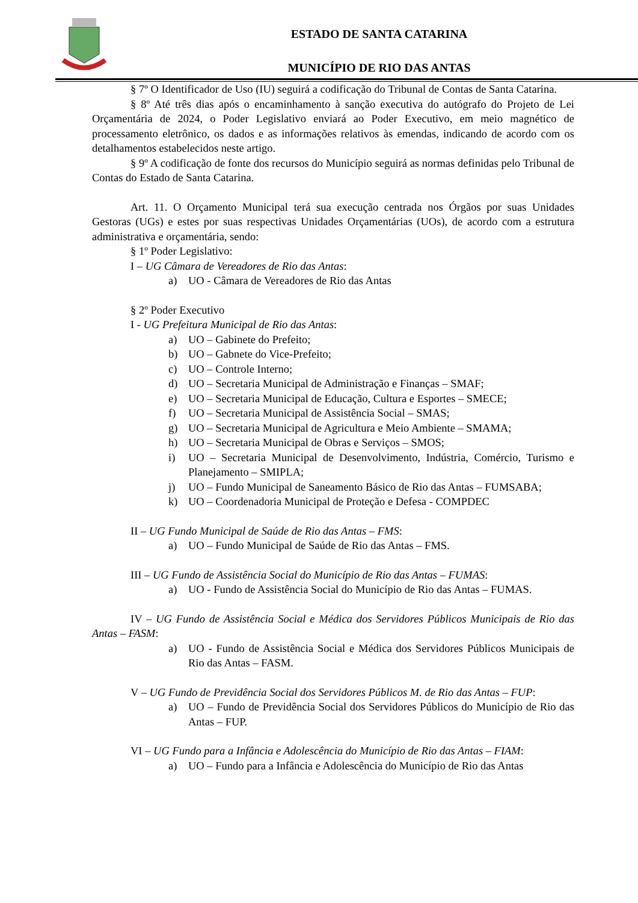ESTADO DE SANTA CATARINA
MUNICÍPIO DE RIO DAS ANTAS
§ 7º O Identificador de Uso (IU) seguirá a codificação do Tribunal de Contas de Santa Catarina.
§ 8º Até três dias após o encaminhamento à sanção executiva do autógrafo do Projeto de Lei Orçamentária de 2024, o Poder Legislativo enviará ao Poder Executivo, em meio magnético de processamento eletrônico, os dados e as informações relativos às emendas, indicando de acordo com os detalhamentos estabelecidos neste artigo.
§ 9º A codificação de fonte dos recursos do Município seguirá as normas definidas pelo Tribunal de Contas do Estado de Santa Catarina.
Art. 11. O Orçamento Municipal terá sua execução centrada nos Órgãos por suas Unidades Gestoras (UGs) e estes por suas respectivas Unidades Orçamentárias (UOs), de acordo com a estrutura administrativa e orçamentária, sendo:
§ 1º Poder Legislativo:
I – UG Câmara de Vereadores de Rio das Antas:
a) UO - Câmara de Vereadores de Rio das Antas
§ 2º Poder Executivo
I - UG Prefeitura Municipal de Rio das Antas:
a) UO – Gabinete do Prefeito;
b) UO – Gabnete do Vice-Prefeito;
c) UO – Controle Interno;
d) UO – Secretaria Municipal de Administração e Finanças – SMAF;
e) UO – Secretaria Municipal de Educação, Cultura e Esportes – SMECE;
f) UO – Secretaria Municipal de Assistência Social – SMAS;
g) UO – Secretaria Municipal de Agricultura e Meio Ambiente – SMAMA;
h) UO – Secretaria Municipal de Obras e Serviços – SMOS;
i) UO – Secretaria Municipal de Desenvolvimento, Indústria, Comércio, Turismo e Planejamento – SMIPLA;
j) UO – Fundo Municipal de Saneamento Básico de Rio das Antas – FUMSABA;
k) UO – Coordenadoria Municipal de Proteção e Defesa - COMPDEC
II – UG Fundo Municipal de Saúde de Rio das Antas – FMS:
a) UO – Fundo Municipal de Saúde de Rio das Antas – FMS.
III – UG Fundo de Assistência Social do Município de Rio das Antas – FUMAS:
a) UO - Fundo de Assistência Social do Município de Rio das Antas – FUMAS.
IV – UG Fundo de Assistência Social e Médica dos Servidores Públicos Municipais de Rio das Antas – FASM:
a) UO - Fundo de Assistência Social e Médica dos Servidores Públicos Municipais de Rio das Antas – FASM.
V – UG Fundo de Previdência Social dos Servidores Públicos M. de Rio das Antas – FUP:
a) UO – Fundo de Previdência Social dos Servidores Públicos do Município de Rio das Antas – FUP.
VI – UG Fundo para a Infância e Adolescência do Município de Rio das Antas – FIAM:
a) UO – Fundo para a Infância e Adolescência do Município de Rio das Antas